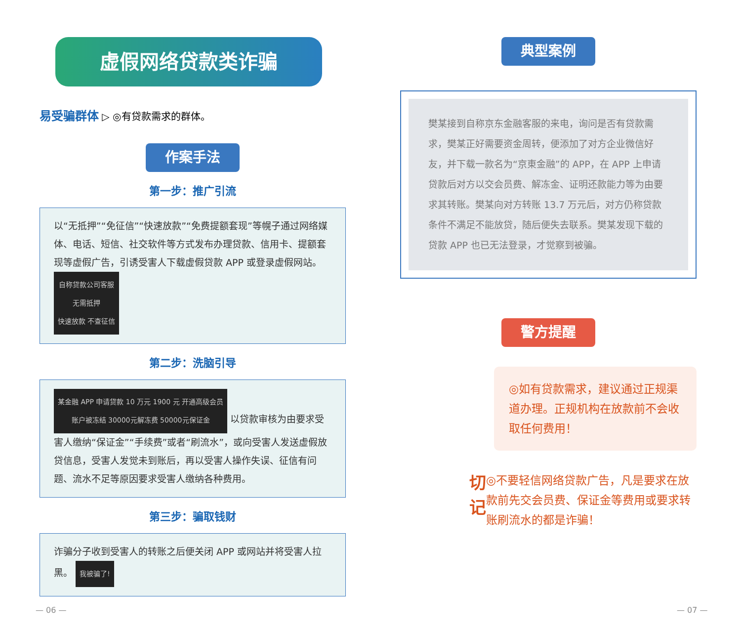虚假网络贷款类诈骗
易受骗群体 ▷ ◎有贷款需求的群体。
作案手法
第一步：推广引流
以“无抵押”“免征信”“快速放款”“免费提额套现”等幌子通过网络媒体、电话、短信、社交软件等方式发布办理贷款、信用卡、提额套现等虚假广告，引诱受害人下载虚假贷款 APP 或登录虚假网站。 自称贷款公司客服
无需抵押
快速放款 不查征信
第二步：洗脑引导
某金融 APP 申请贷款 10 万元 1900 元 开通高级会员
账户被冻结 30000元解冻费 50000元保证金 以贷款审核为由要求受害人缴纳“保证金”“手续费”或者“刷流水”，或向受害人发送虚假放贷信息，受害人发觉未到账后，再以受害人操作失误、征信有问题、流水不足等原因要求受害人缴纳各种费用。
第三步：骗取钱财
诈骗分子收到受害人的转账之后便关闭 APP 或网站并将受害人拉黑。 我被骗了!
典型案例
樊某接到自称京东金融客服的来电，询问是否有贷款需求，樊某正好需要资金周转，便添加了对方企业微信好友，并下载一款名为“京東金融”的 APP，在 APP 上申请贷款后对方以交会员费、解冻金、证明还款能力等为由要求其转账。樊某向对方转账 13.7 万元后，对方仍称贷款条件不满足不能放贷，随后便失去联系。樊某发现下载的贷款 APP 也已无法登录，才觉察到被骗。
警方提醒
◎如有贷款需求，建议通过正规渠道办理。正规机构在放款前不会收取任何费用！
切记
◎不要轻信网络贷款广告，凡是要求在放款前先交会员费、保证金等费用或要求转账刷流水的都是诈骗！
— 06 — — 07 —